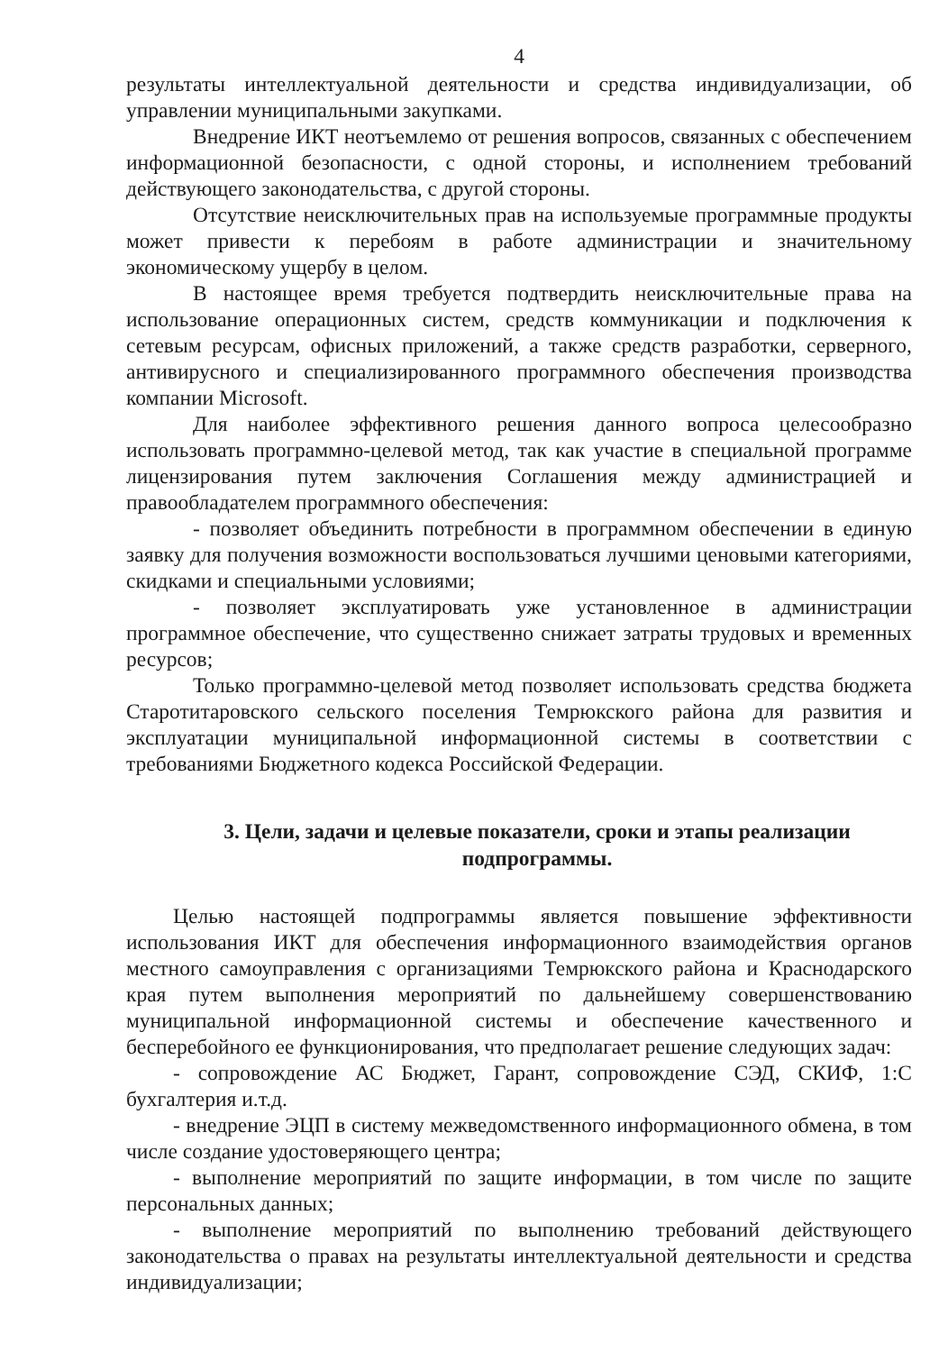4
результаты интеллектуальной деятельности и средства индивидуализации, об управлении муниципальными закупками.
Внедрение ИКТ неотъемлемо от решения вопросов, связанных с обеспечением информационной безопасности, с одной стороны, и исполнением требований действующего законодательства, с другой стороны.
Отсутствие неисключительных прав на используемые программные продукты может привести к перебоям в работе администрации и значительному экономическому ущербу в целом.
В настоящее время требуется подтвердить неисключительные права на использование операционных систем, средств коммуникации и подключения к сетевым ресурсам, офисных приложений, а также средств разработки, серверного, антивирусного и специализированного программного обеспечения производства компании Microsoft.
Для наиболее эффективного решения данного вопроса целесообразно использовать программно-целевой метод, так как участие в специальной программе лицензирования путем заключения Соглашения между администрацией и правообладателем программного обеспечения:
- позволяет объединить потребности в программном обеспечении в единую заявку для получения возможности воспользоваться лучшими ценовыми категориями, скидками и специальными условиями;
- позволяет эксплуатировать уже установленное в администрации программное обеспечение, что существенно снижает затраты трудовых и временных ресурсов;
Только программно-целевой метод позволяет использовать средства бюджета Старотитаровского сельского поселения Темрюкского района для развития и эксплуатации муниципальной информационной системы в соответствии с требованиями Бюджетного кодекса Российской Федерации.
3. Цели, задачи и целевые показатели, сроки и этапы реализации подпрограммы.
Целью настоящей подпрограммы является повышение эффективности использования ИКТ для обеспечения информационного взаимодействия органов местного самоуправления с организациями Темрюкского района и Краснодарского края путем выполнения мероприятий по дальнейшему совершенствованию муниципальной информационной системы и обеспечение качественного и бесперебойного ее функционирования, что предполагает решение следующих задач:
- сопровождение АС Бюджет, Гарант, сопровождение СЭД, СКИФ, 1:С бухгалтерия и.т.д.
- внедрение ЭЦП в систему межведомственного информационного обмена, в том числе создание удостоверяющего центра;
- выполнение мероприятий по защите информации, в том числе по защите персональных данных;
- выполнение мероприятий по выполнению требований действующего законодательства о правах на результаты интеллектуальной деятельности и средства индивидуализации;